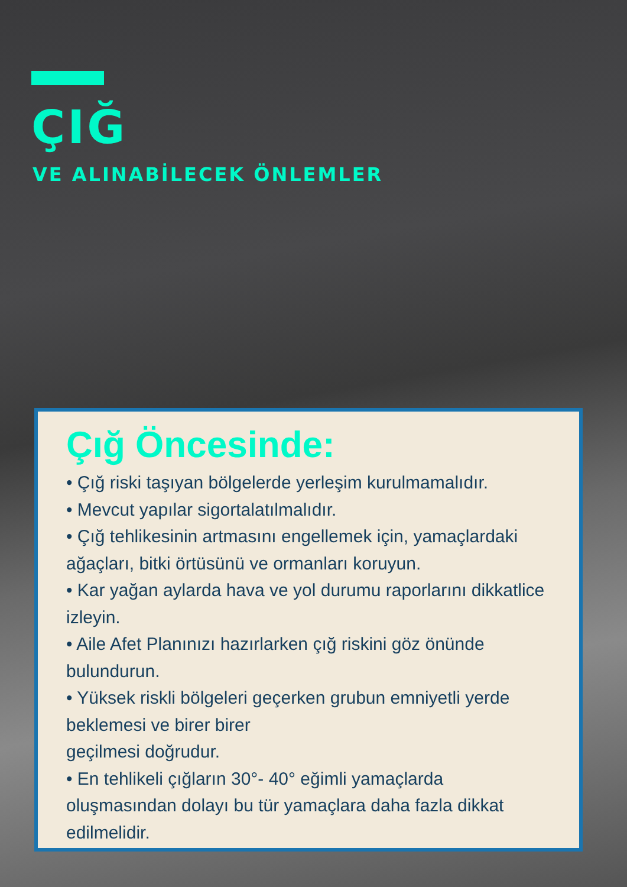ÇIĞ
VE ALINABİLECEK ÖNLEMLER
Çığ Öncesinde:
• Çığ riski taşıyan bölgelerde yerleşim kurulmamalıdır.
• Mevcut yapılar sigortalatılmalıdır.
• Çığ tehlikesinin artmasını engellemek için, yamaçlardaki ağaçları, bitki örtüsünü ve ormanları koruyun.
• Kar yağan aylarda hava ve yol durumu raporlarını dikkatlice izleyin.
• Aile Afet Planınızı hazırlarken çığ riskini göz önünde bulundurun.
• Yüksek riskli bölgeleri geçerken grubun emniyetli yerde beklemesi ve birer birer
geçilmesi doğrudur.
• En tehlikeli çığların 30°- 40° eğimli yamaçlarda oluşmasından dolayı bu tür yamaçlara daha fazla dikkat edilmelidir.